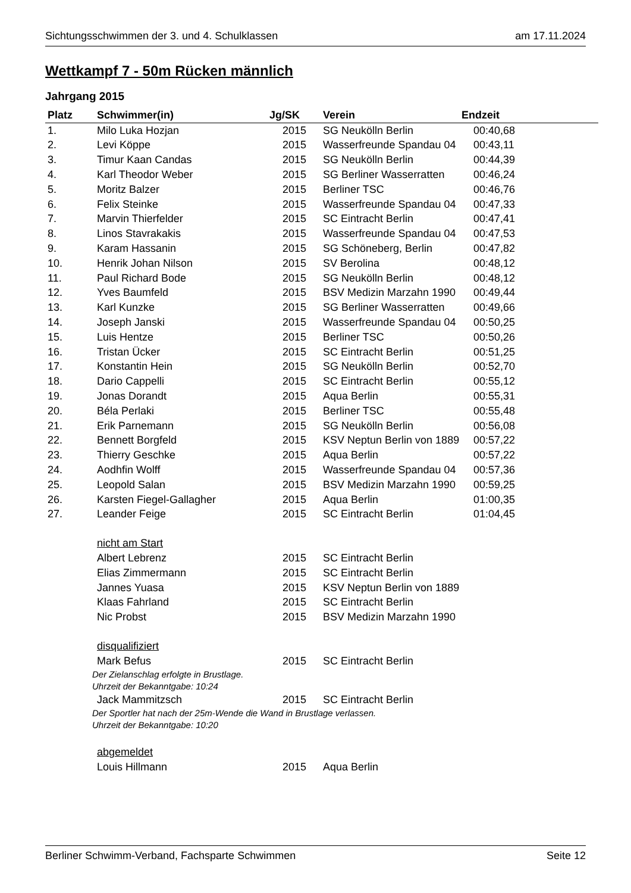Sichtungsschwimmen der 3. und 4. Schulklassen am 17.11.2024
Wettkampf 7 - 50m Rücken männlich
Jahrgang 2015
| Platz | Schwimmer(in) | Jg/SK | Verein | Endzeit |
| --- | --- | --- | --- | --- |
| 1. | Milo Luka Hozjan | 2015 | SG Neukölln Berlin | 00:40,68 |
| 2. | Levi Köppe | 2015 | Wasserfreunde Spandau 04 | 00:43,11 |
| 3. | Timur Kaan Candas | 2015 | SG Neukölln Berlin | 00:44,39 |
| 4. | Karl Theodor Weber | 2015 | SG Berliner Wasserratten | 00:46,24 |
| 5. | Moritz Balzer | 2015 | Berliner TSC | 00:46,76 |
| 6. | Felix Steinke | 2015 | Wasserfreunde Spandau 04 | 00:47,33 |
| 7. | Marvin Thierfelder | 2015 | SC Eintracht Berlin | 00:47,41 |
| 8. | Linos Stavrakakis | 2015 | Wasserfreunde Spandau 04 | 00:47,53 |
| 9. | Karam Hassanin | 2015 | SG Schöneberg, Berlin | 00:47,82 |
| 10. | Henrik Johan Nilson | 2015 | SV Berolina | 00:48,12 |
| 11. | Paul Richard Bode | 2015 | SG Neukölln Berlin | 00:48,12 |
| 12. | Yves Baumfeld | 2015 | BSV Medizin Marzahn 1990 | 00:49,44 |
| 13. | Karl Kunzke | 2015 | SG Berliner Wasserratten | 00:49,66 |
| 14. | Joseph Janski | 2015 | Wasserfreunde Spandau 04 | 00:50,25 |
| 15. | Luis Hentze | 2015 | Berliner TSC | 00:50,26 |
| 16. | Tristan Ücker | 2015 | SC Eintracht Berlin | 00:51,25 |
| 17. | Konstantin Hein | 2015 | SG Neukölln Berlin | 00:52,70 |
| 18. | Dario Cappelli | 2015 | SC Eintracht Berlin | 00:55,12 |
| 19. | Jonas Dorandt | 2015 | Aqua Berlin | 00:55,31 |
| 20. | Béla Perlaki | 2015 | Berliner TSC | 00:55,48 |
| 21. | Erik Parnemann | 2015 | SG Neukölln Berlin | 00:56,08 |
| 22. | Bennett Borgfeld | 2015 | KSV Neptun Berlin von 1889 | 00:57,22 |
| 23. | Thierry Geschke | 2015 | Aqua Berlin | 00:57,22 |
| 24. | Aodhfin Wolff | 2015 | Wasserfreunde Spandau 04 | 00:57,36 |
| 25. | Leopold Salan | 2015 | BSV Medizin Marzahn 1990 | 00:59,25 |
| 26. | Karsten Fiegel-Gallagher | 2015 | Aqua Berlin | 01:00,35 |
| 27. | Leander Feige | 2015 | SC Eintracht Berlin | 01:04,45 |
| | nicht am Start | | | |
| | Albert Lebrenz | 2015 | SC Eintracht Berlin | |
| | Elias Zimmermann | 2015 | SC Eintracht Berlin | |
| | Jannes Yuasa | 2015 | KSV Neptun Berlin von 1889 | |
| | Klaas Fahrland | 2015 | SC Eintracht Berlin | |
| | Nic Probst | 2015 | BSV Medizin Marzahn 1990 | |
| | disqualifiziert | | | |
| | Mark Befus | 2015 | SC Eintracht Berlin | |
| Der Zielanschlag erfolgte in Brustlage. | | | | |
| Uhrzeit der Bekanntgabe: 10:24 | | | | |
| | Jack Mammitzsch | 2015 | SC Eintracht Berlin | |
| Der Sportler hat nach der 25m-Wende die Wand in Brustlage verlassen. | | | | |
| Uhrzeit der Bekanntgabe: 10:20 | | | | |
| | abgemeldet | | | |
| | Louis Hillmann | 2015 | Aqua Berlin | |
Berliner Schwimm-Verband, Fachsparte Schwimmen Seite 12